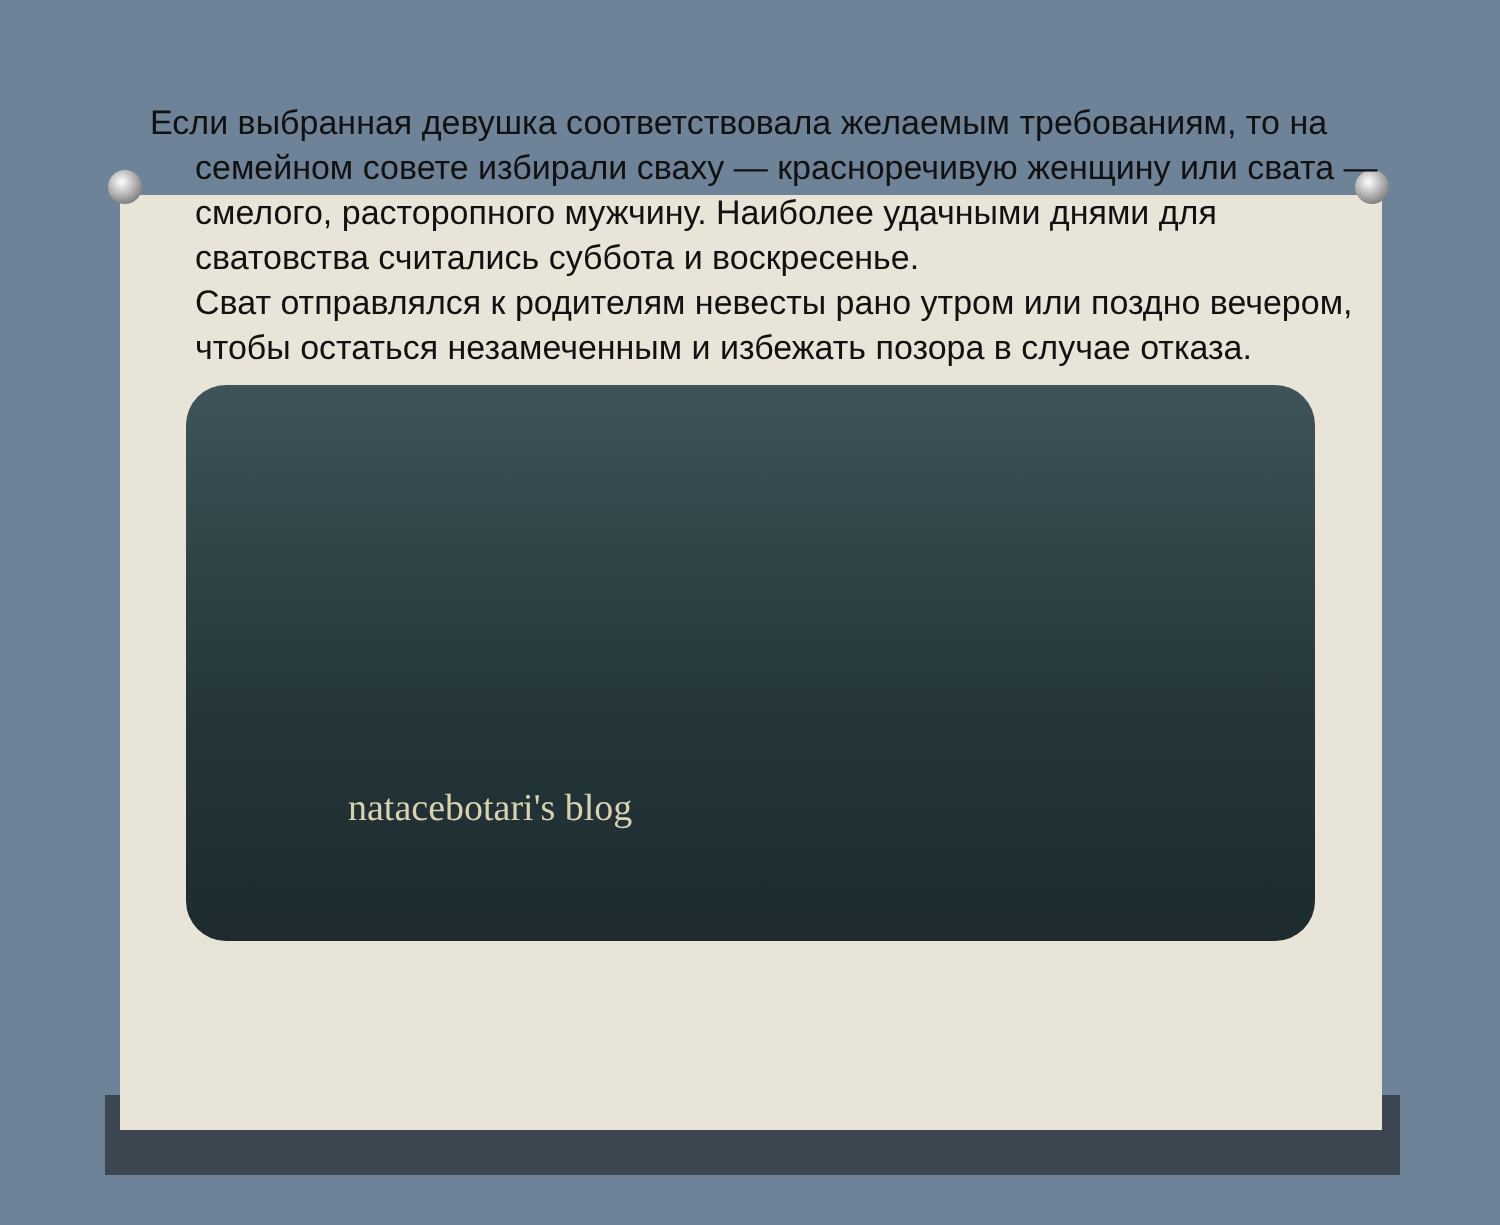Если выбранная девушка соответствовала желаемым требованиям, то на семейном совете избирали сваху — красноречивую женщину или свата — смелого, расторопного мужчину. Наиболее удачными днями для сватовства считались суббота и воскресенье.
Сват отправлялся к родителям невесты рано утром или поздно вечером, чтобы остаться незамеченным и избежать позора в случае отказа.
natacebotari's blog